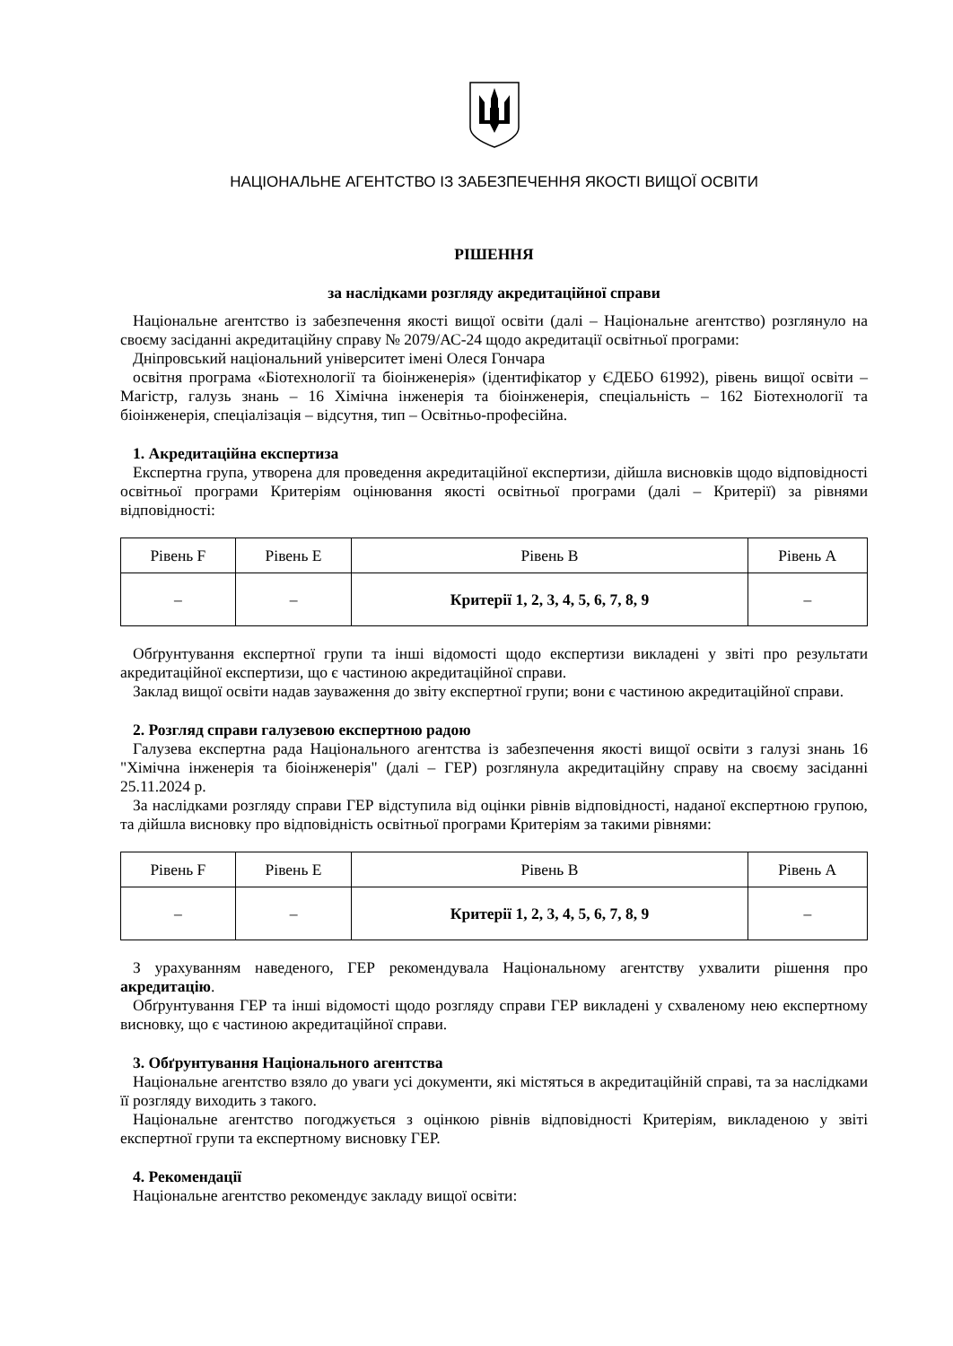НАЦІОНАЛЬНЕ АГЕНТСТВО ІЗ ЗАБЕЗПЕЧЕННЯ ЯКОСТІ ВИЩОЇ ОСВІТИ
РІШЕННЯ
за наслідками розгляду акредитаційної справи
Національне агентство із забезпечення якості вищої освіти (далі – Національне агентство) розглянуло на своєму засіданні акредитаційну справу № 2079/АС-24 щодо акредитації освітньої програми:
Дніпровський національний університет імені Олеся Гончара
освітня програма «Біотехнології та біоінженерія» (ідентифікатор у ЄДЕБО 61992), рівень вищої освіти – Магістр, галузь знань – 16 Хімічна інженерія та біоінженерія, спеціальність – 162 Біотехнології та біоінженерія, спеціалізація – відсутня, тип – Освітньо-професійна.
1. Акредитаційна експертиза
Експертна група, утворена для проведення акредитаційної експертизи, дійшла висновків щодо відповідності освітньої програми Критеріям оцінювання якості освітньої програми (далі – Критерії) за рівнями відповідності:
| Рівень F | Рівень E | Рівень B | Рівень A |
| --- | --- | --- | --- |
| – | – | Критерії 1, 2, 3, 4, 5, 6, 7, 8, 9 | – |
Обґрунтування експертної групи та інші відомості щодо експертизи викладені у звіті про результати акредитаційної експертизи, що є частиною акредитаційної справи.
Заклад вищої освіти надав зауваження до звіту експертної групи; вони є частиною акредитаційної справи.
2. Розгляд справи галузевою експертною радою
Галузева експертна рада Національного агентства із забезпечення якості вищої освіти з галузі знань 16 "Хімічна інженерія та біоінженерія" (далі – ГЕР) розглянула акредитаційну справу на своєму засіданні 25.11.2024 р.
За наслідками розгляду справи ГЕР відступила від оцінки рівнів відповідності, наданої експертною групою, та дійшла висновку про відповідність освітньої програми Критеріям за такими рівнями:
| Рівень F | Рівень E | Рівень B | Рівень A |
| --- | --- | --- | --- |
| – | – | Критерії 1, 2, 3, 4, 5, 6, 7, 8, 9 | – |
З урахуванням наведеного, ГЕР рекомендувала Національному агентству ухвалити рішення про акредитацію.
Обґрунтування ГЕР та інші відомості щодо розгляду справи ГЕР викладені у схваленому нею експертному висновку, що є частиною акредитаційної справи.
3. Обґрунтування Національного агентства
Національне агентство взяло до уваги усі документи, які містяться в акредитаційній справі, та за наслідками її розгляду виходить з такого.
Національне агентство погоджується з оцінкою рівнів відповідності Критеріям, викладеною у звіті експертної групи та експертному висновку ГЕР.
4. Рекомендації
Національне агентство рекомендує закладу вищої освіти: